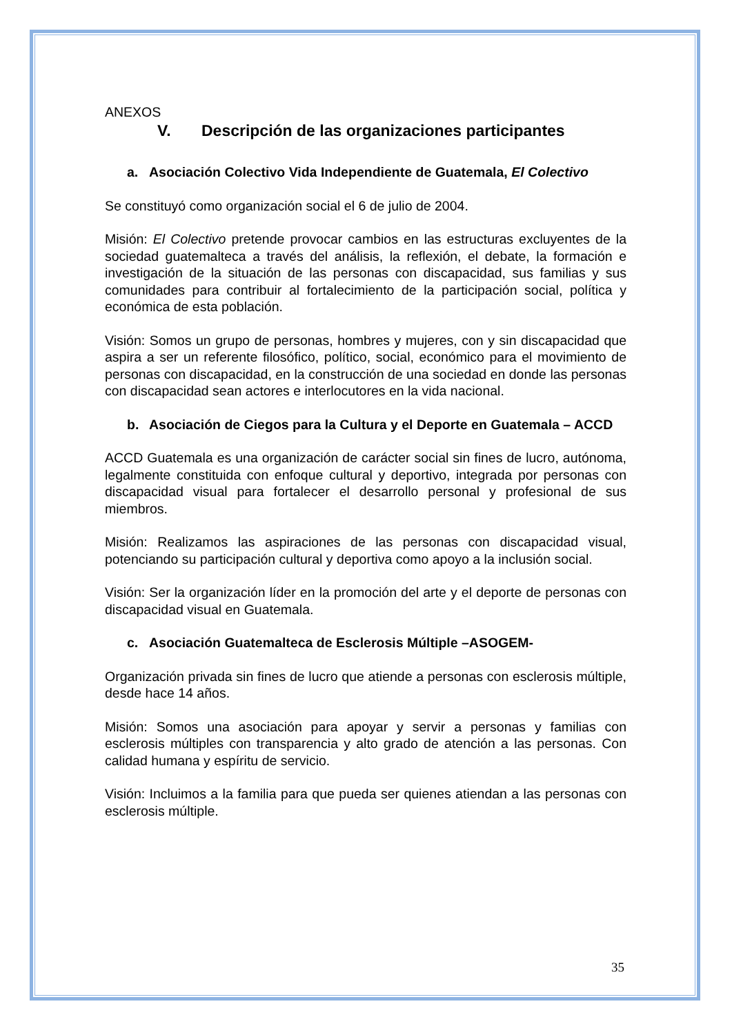ANEXOS
V. Descripción de las organizaciones participantes
a. Asociación Colectivo Vida Independiente de Guatemala, El Colectivo
Se constituyó como organización social el 6 de julio de 2004.
Misión: El Colectivo pretende provocar cambios en las estructuras excluyentes de la sociedad guatemalteca a través del análisis, la reflexión, el debate, la formación e investigación de la situación de las personas con discapacidad, sus familias y sus comunidades para contribuir al fortalecimiento de la participación social, política y económica de esta población.
Visión: Somos un grupo de personas, hombres y mujeres, con y sin discapacidad que aspira a ser un referente filosófico, político, social, económico para el movimiento de personas con discapacidad, en la construcción de una sociedad en donde las personas con discapacidad sean actores e interlocutores en la vida nacional.
b. Asociación de Ciegos para la Cultura y el Deporte en Guatemala – ACCD
ACCD Guatemala es una organización de carácter social sin fines de lucro, autónoma, legalmente constituida con enfoque cultural y deportivo, integrada por personas con discapacidad visual para fortalecer el desarrollo personal y profesional de sus miembros.
Misión: Realizamos las aspiraciones de las personas con discapacidad visual, potenciando su participación cultural y deportiva como apoyo a la inclusión social.
Visión: Ser la organización líder en la promoción del arte y el deporte de personas con discapacidad visual en Guatemala.
c. Asociación Guatemalteca de Esclerosis Múltiple –ASOGEM-
Organización privada sin fines de lucro que atiende a personas con esclerosis múltiple, desde hace 14 años.
Misión: Somos una asociación para apoyar y servir a personas y familias con esclerosis múltiples con transparencia y alto grado de atención a las personas. Con calidad humana y espíritu de servicio.
Visión: Incluimos a la familia para que pueda ser quienes atiendan a las personas con esclerosis múltiple.
35